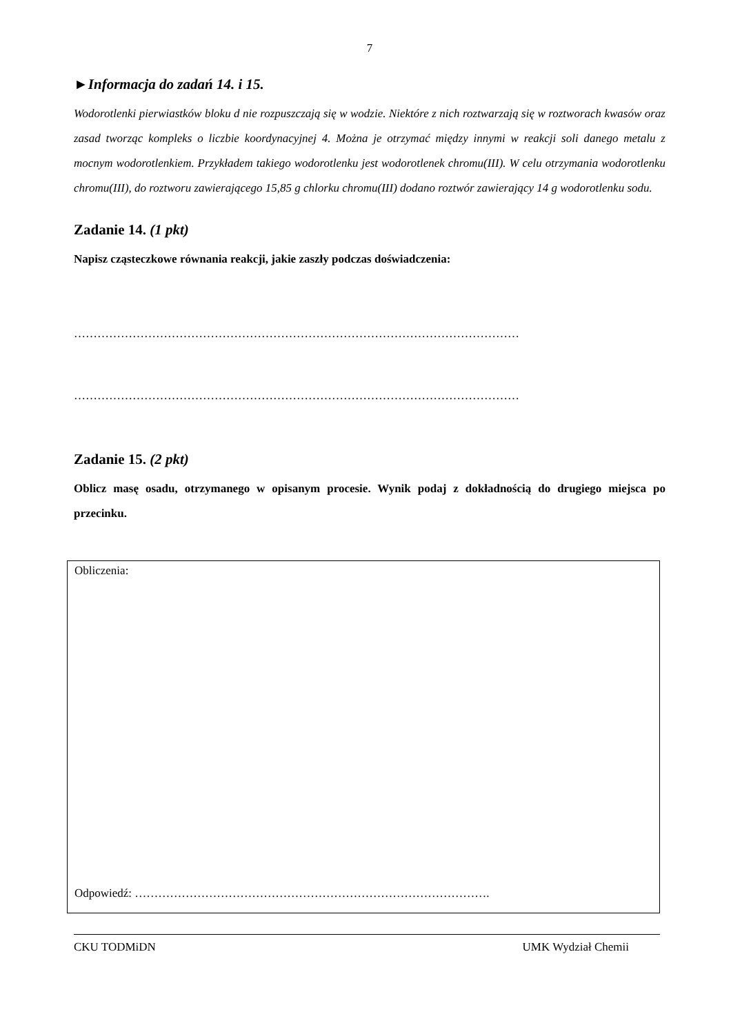7
►Informacja do zadań 14. i 15.
Wodorotlenki pierwiastków bloku d nie rozpuszczają się w wodzie. Niektóre z nich roztwarzają się w roztworach kwasów oraz zasad tworząc kompleks o liczbie koordynacyjnej 4. Można je otrzymać między innymi w reakcji soli danego metalu z mocnym wodorotlenkiem. Przykładem takiego wodorotlenku jest wodorotlenek chromu(III). W celu otrzymania wodorotlenku chromu(III), do roztworu zawierającego 15,85 g chlorku chromu(III) dodano roztwór zawierający 14 g wodorotlenku sodu.
Zadanie 14. (1 pkt)
Napisz cząsteczkowe równania reakcji, jakie zaszły podczas doświadczenia:
……………………………………………………………………………………………………
……………………………………………………………………………………………………
Zadanie 15. (2 pkt)
Oblicz masę osadu, otrzymanego w opisanym procesie. Wynik podaj z dokładnością do drugiego miejsca po przecinku.
Obliczenia:
Odpowiedź: ……………………………………………………………………………….
CKU TODMiDN UMK Wydział Chemii